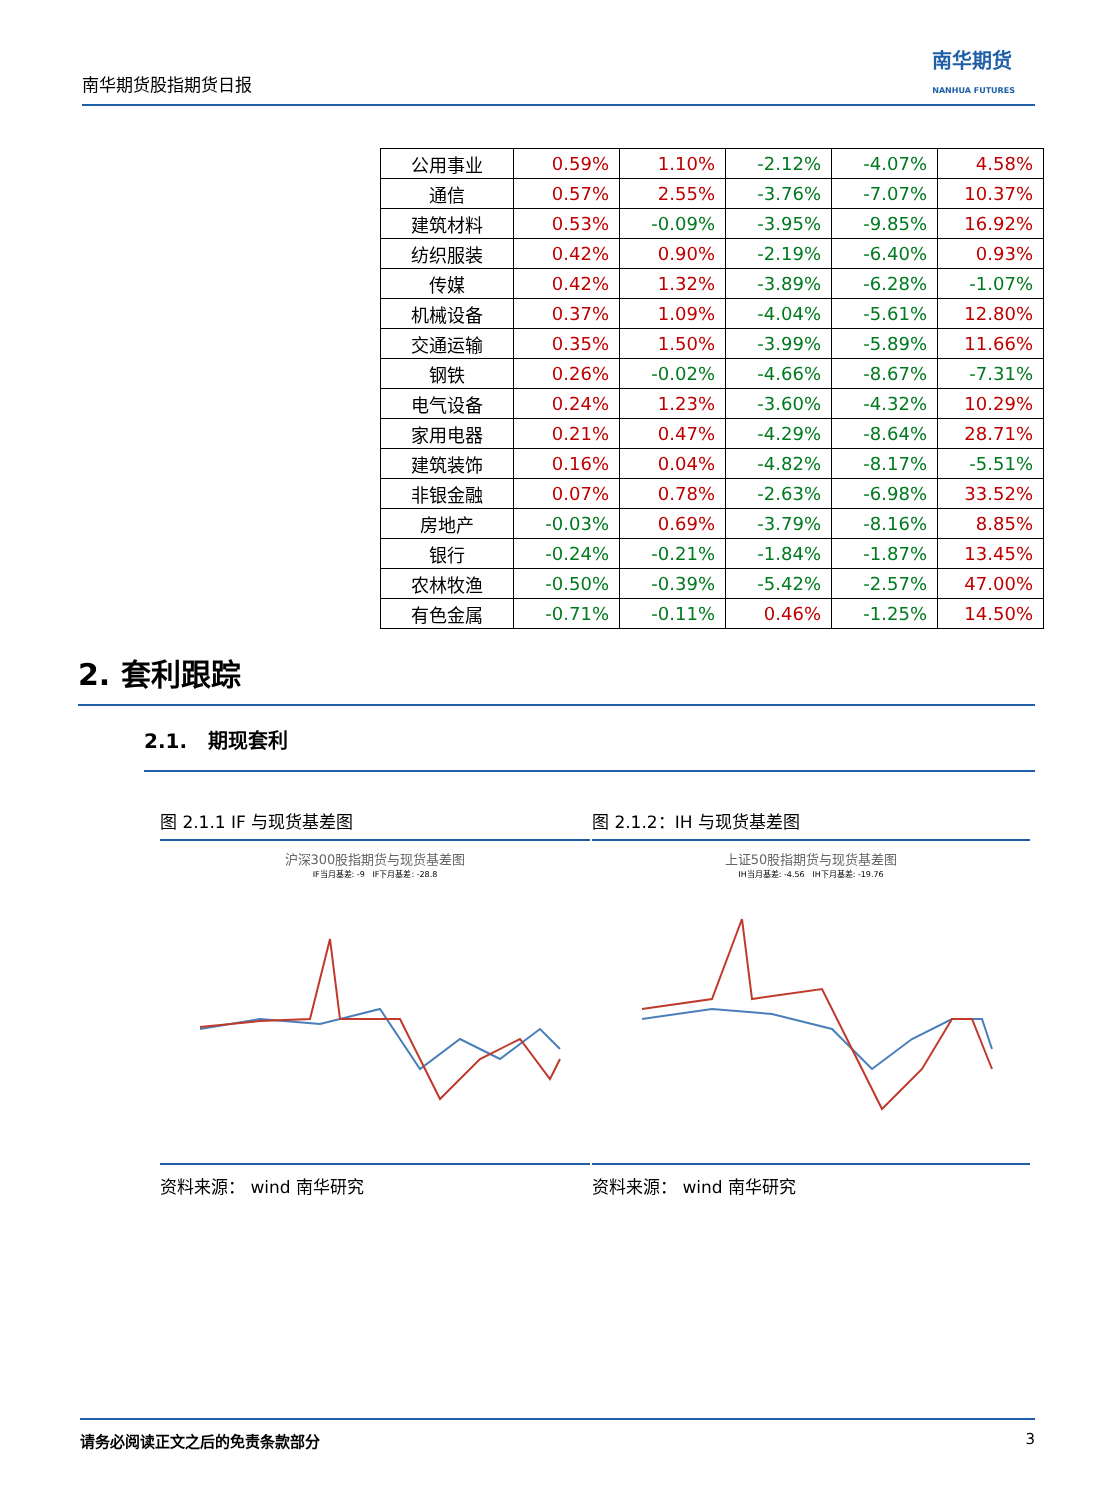南华期货股指期货日报
南华期货
NANHUA FUTURES
| 公用事业 | 0.59% | 1.10% | -2.12% | -4.07% | 4.58% |
| 通信 | 0.57% | 2.55% | -3.76% | -7.07% | 10.37% |
| 建筑材料 | 0.53% | -0.09% | -3.95% | -9.85% | 16.92% |
| 纺织服装 | 0.42% | 0.90% | -2.19% | -6.40% | 0.93% |
| 传媒 | 0.42% | 1.32% | -3.89% | -6.28% | -1.07% |
| 机械设备 | 0.37% | 1.09% | -4.04% | -5.61% | 12.80% |
| 交通运输 | 0.35% | 1.50% | -3.99% | -5.89% | 11.66% |
| 钢铁 | 0.26% | -0.02% | -4.66% | -8.67% | -7.31% |
| 电气设备 | 0.24% | 1.23% | -3.60% | -4.32% | 10.29% |
| 家用电器 | 0.21% | 0.47% | -4.29% | -8.64% | 28.71% |
| 建筑装饰 | 0.16% | 0.04% | -4.82% | -8.17% | -5.51% |
| 非银金融 | 0.07% | 0.78% | -2.63% | -6.98% | 33.52% |
| 房地产 | -0.03% | 0.69% | -3.79% | -8.16% | 8.85% |
| 银行 | -0.24% | -0.21% | -1.84% | -1.87% | 13.45% |
| 农林牧渔 | -0.50% | -0.39% | -5.42% | -2.57% | 47.00% |
| 有色金属 | -0.71% | -0.11% | 0.46% | -1.25% | 14.50% |
2. 套利跟踪
2.1. 期现套利
图 2.1.1 IF 与现货基差图
沪深300股指期货与现货基差图
IF当月基差: -9 IF下月基差: -28.8
资料来源： wind 南华研究
图 2.1.2：IH 与现货基差图
上证50股指期货与现货基差图
IH当月基差: -4.56 IH下月基差: -19.76
资料来源： wind 南华研究
请务必阅读正文之后的免责条款部分 3